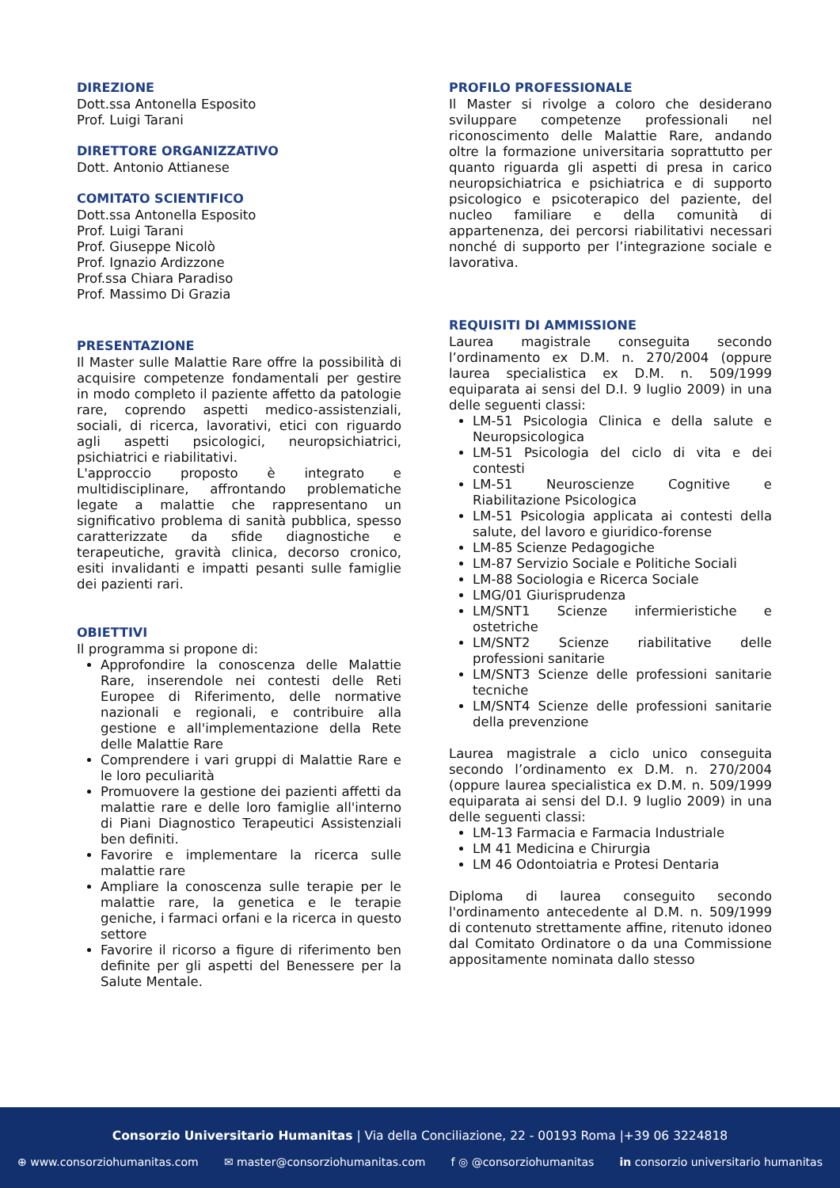DIREZIONE
Dott.ssa Antonella Esposito
Prof. Luigi Tarani
DIRETTORE ORGANIZZATIVO
Dott. Antonio Attianese
COMITATO SCIENTIFICO
Dott.ssa Antonella Esposito
Prof. Luigi Tarani
Prof. Giuseppe Nicolò
Prof. Ignazio Ardizzone
Prof.ssa Chiara Paradiso
Prof. Massimo Di Grazia
PRESENTAZIONE
Il Master sulle Malattie Rare offre la possibilità di acquisire competenze fondamentali per gestire in modo completo il paziente affetto da patologie rare, coprendo aspetti medico-assistenziali, sociali, di ricerca, lavorativi, etici con riguardo agli aspetti psicologici, neuropsichiatrici, psichiatrici e riabilitativi.
L'approccio proposto è integrato e multidisciplinare, affrontando problematiche legate a malattie che rappresentano un significativo problema di sanità pubblica, spesso caratterizzate da sfide diagnostiche e terapeutiche, gravità clinica, decorso cronico, esiti invalidanti e impatti pesanti sulle famiglie dei pazienti rari.
OBIETTIVI
Il programma si propone di:
Approfondire la conoscenza delle Malattie Rare, inserendole nei contesti delle Reti Europee di Riferimento, delle normative nazionali e regionali, e contribuire alla gestione e all'implementazione della Rete delle Malattie Rare
Comprendere i vari gruppi di Malattie Rare e le loro peculiarità
Promuovere la gestione dei pazienti affetti da malattie rare e delle loro famiglie all'interno di Piani Diagnostico Terapeutici Assistenziali ben definiti.
Favorire e implementare la ricerca sulle malattie rare
Ampliare la conoscenza sulle terapie per le malattie rare, la genetica e le terapie geniche, i farmaci orfani e la ricerca in questo settore
Favorire il ricorso a figure di riferimento ben definite per gli aspetti del Benessere per la Salute Mentale.
PROFILO PROFESSIONALE
Il Master si rivolge a coloro che desiderano sviluppare competenze professionali nel riconoscimento delle Malattie Rare, andando oltre la formazione universitaria soprattutto per quanto riguarda gli aspetti di presa in carico neuropsichiatrica e psichiatrica e di supporto psicologico e psicoterapico del paziente, del nucleo familiare e della comunità di appartenenza, dei percorsi riabilitativi necessari nonché di supporto per l’integrazione sociale e lavorativa.
REQUISITI DI AMMISSIONE
Laurea magistrale conseguita secondo l’ordinamento ex D.M. n. 270/2004 (oppure laurea specialistica ex D.M. n. 509/1999 equiparata ai sensi del D.I. 9 luglio 2009) in una delle seguenti classi:
LM-51 Psicologia Clinica e della salute e Neuropsicologica
LM-51 Psicologia del ciclo di vita e dei contesti
LM-51 Neuroscienze Cognitive e Riabilitazione Psicologica
LM-51 Psicologia applicata ai contesti della salute, del lavoro e giuridico-forense
LM-85 Scienze Pedagogiche
LM-87 Servizio Sociale e Politiche Sociali
LM-88 Sociologia e Ricerca Sociale
LMG/01 Giurisprudenza
LM/SNT1 Scienze infermieristiche e ostetriche
LM/SNT2 Scienze riabilitative delle professioni sanitarie
LM/SNT3 Scienze delle professioni sanitarie tecniche
LM/SNT4 Scienze delle professioni sanitarie della prevenzione
Laurea magistrale a ciclo unico conseguita secondo l’ordinamento ex D.M. n. 270/2004 (oppure laurea specialistica ex D.M. n. 509/1999 equiparata ai sensi del D.I. 9 luglio 2009) in una delle seguenti classi:
LM-13 Farmacia e Farmacia Industriale
LM 41 Medicina e Chirurgia
LM 46 Odontoiatria e Protesi Dentaria
Diploma di laurea conseguito secondo l'ordinamento antecedente al D.M. n. 509/1999 di contenuto strettamente affine, ritenuto idoneo dal Comitato Ordinatore o da una Commissione appositamente nominata dallo stesso
Consorzio Universitario Humanitas | Via della Conciliazione, 22 - 00193 Roma |+39 06 3224818
⊕ www.consorziohumanitas.com ✉ master@consorziohumanitas.com f ◎ @consorziohumanitas in consorzio universitario humanitas